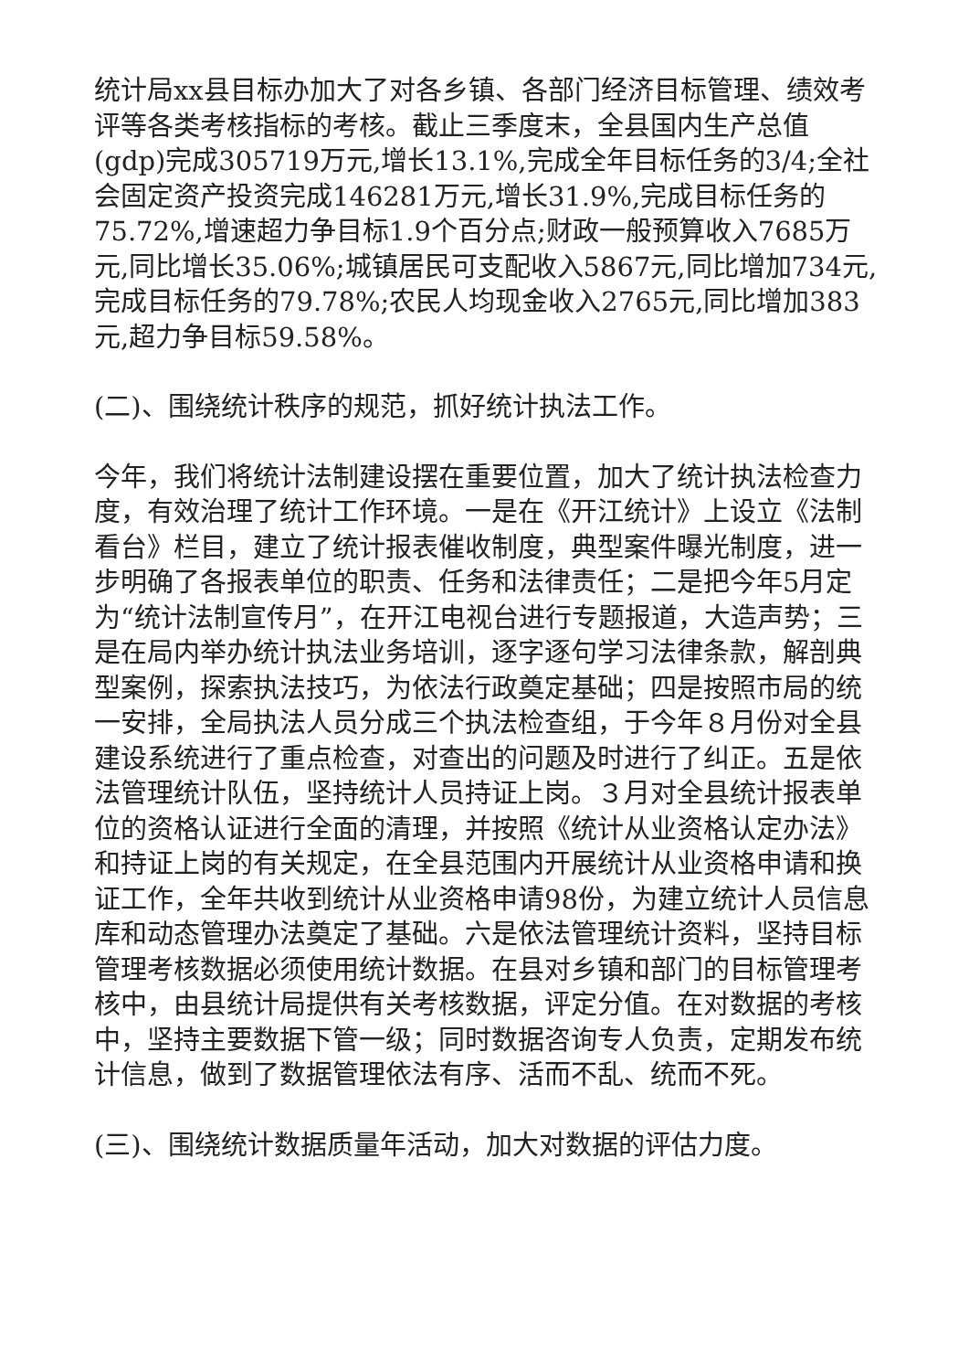统计局xx县目标办加大了对各乡镇、各部门经济目标管理、绩效考评等各类考核指标的考核。截止三季度末，全县国内生产总值(gdp)完成305719万元,增长13.1%,完成全年目标任务的3/4;全社会固定资产投资完成146281万元,增长31.9%,完成目标任务的75.72%,增速超力争目标1.9个百分点;财政一般预算收入7685万元,同比增长35.06%;城镇居民可支配收入5867元,同比增加734元,完成目标任务的79.78%;农民人均现金收入2765元,同比增加383元,超力争目标59.58%。
(二)、围绕统计秩序的规范，抓好统计执法工作。
今年，我们将统计法制建设摆在重要位置，加大了统计执法检查力度，有效治理了统计工作环境。一是在《开江统计》上设立《法制看台》栏目，建立了统计报表催收制度，典型案件曝光制度，进一步明确了各报表单位的职责、任务和法律责任；二是把今年5月定为“统计法制宣传月”，在开江电视台进行专题报道，大造声势；三是在局内举办统计执法业务培训，逐字逐句学习法律条款，解剖典型案例，探索执法技巧，为依法行政奠定基础；四是按照市局的统一安排，全局执法人员分成三个执法检查组，于今年８月份对全县建设系统进行了重点检查，对查出的问题及时进行了纠正。五是依法管理统计队伍，坚持统计人员持证上岗。３月对全县统计报表单位的资格认证进行全面的清理，并按照《统计从业资格认定办法》和持证上岗的有关规定，在全县范围内开展统计从业资格申请和换证工作，全年共收到统计从业资格申请98份，为建立统计人员信息库和动态管理办法奠定了基础。六是依法管理统计资料，坚持目标管理考核数据必须使用统计数据。在县对乡镇和部门的目标管理考核中，由县统计局提供有关考核数据，评定分值。在对数据的考核中，坚持主要数据下管一级；同时数据咨询专人负责，定期发布统计信息，做到了数据管理依法有序、活而不乱、统而不死。
(三)、围绕统计数据质量年活动，加大对数据的评估力度。